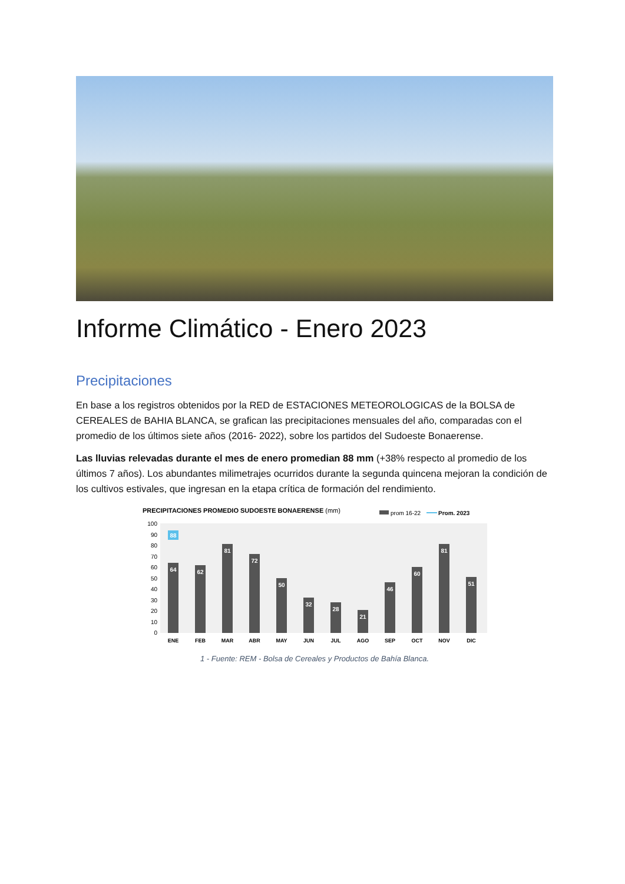Informe Climático - Enero 2023
Precipitaciones
En base a los registros obtenidos por la RED de ESTACIONES METEOROLOGICAS de la BOLSA de CEREALES de BAHIA BLANCA, se grafican las precipitaciones mensuales del año, comparadas con el promedio de los últimos siete años (2016- 2022), sobre los partidos del Sudoeste Bonaerense.
Las lluvias relevadas durante el mes de enero promedian 88 mm (+38% respecto al promedio de los últimos 7 años). Los abundantes milimetrajes ocurridos durante la segunda quincena mejoran la condición de los cultivos estivales, que ingresan en la etapa crítica de formación del rendimiento.
PRECIPITACIONES PROMEDIO SUDOESTE BONAERENSE (mm)
prom 16-22
Prom. 2023
100
90
80
70
60
50
40
30
20
10
0
88
64
62
81
72
50
32
28
21
46
60
81
51
ENE
FEB
MAR
ABR
MAY
JUN
JUL
AGO
SEP
OCT
NOV
DIC
1 - Fuente: REM - Bolsa de Cereales y Productos de Bahía Blanca.